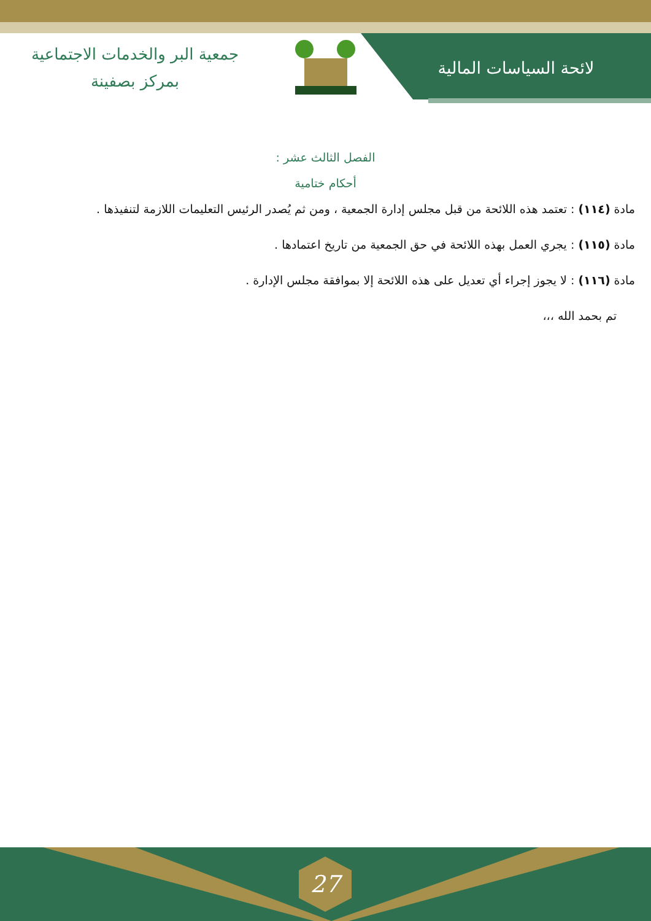لائحة السياسات المالية
جمعية البر والخدمات الاجتماعية
بمركز بصفينة
الفصل الثالث عشر :
أحكام ختامية
مادة (١١٤) : تعتمد هذه اللائحة من قبل مجلس إدارة الجمعية ، ومن ثم يُصدر الرئيس التعليمات اللازمة لتنفيذها .
مادة (١١٥) : يجري العمل بهذه اللائحة في حق الجمعية من تاريخ اعتمادها .
مادة (١١٦) : لا يجوز إجراء أي تعديل على هذه اللائحة إلا بموافقة مجلس الإدارة .
تم بحمد الله ،،،
27